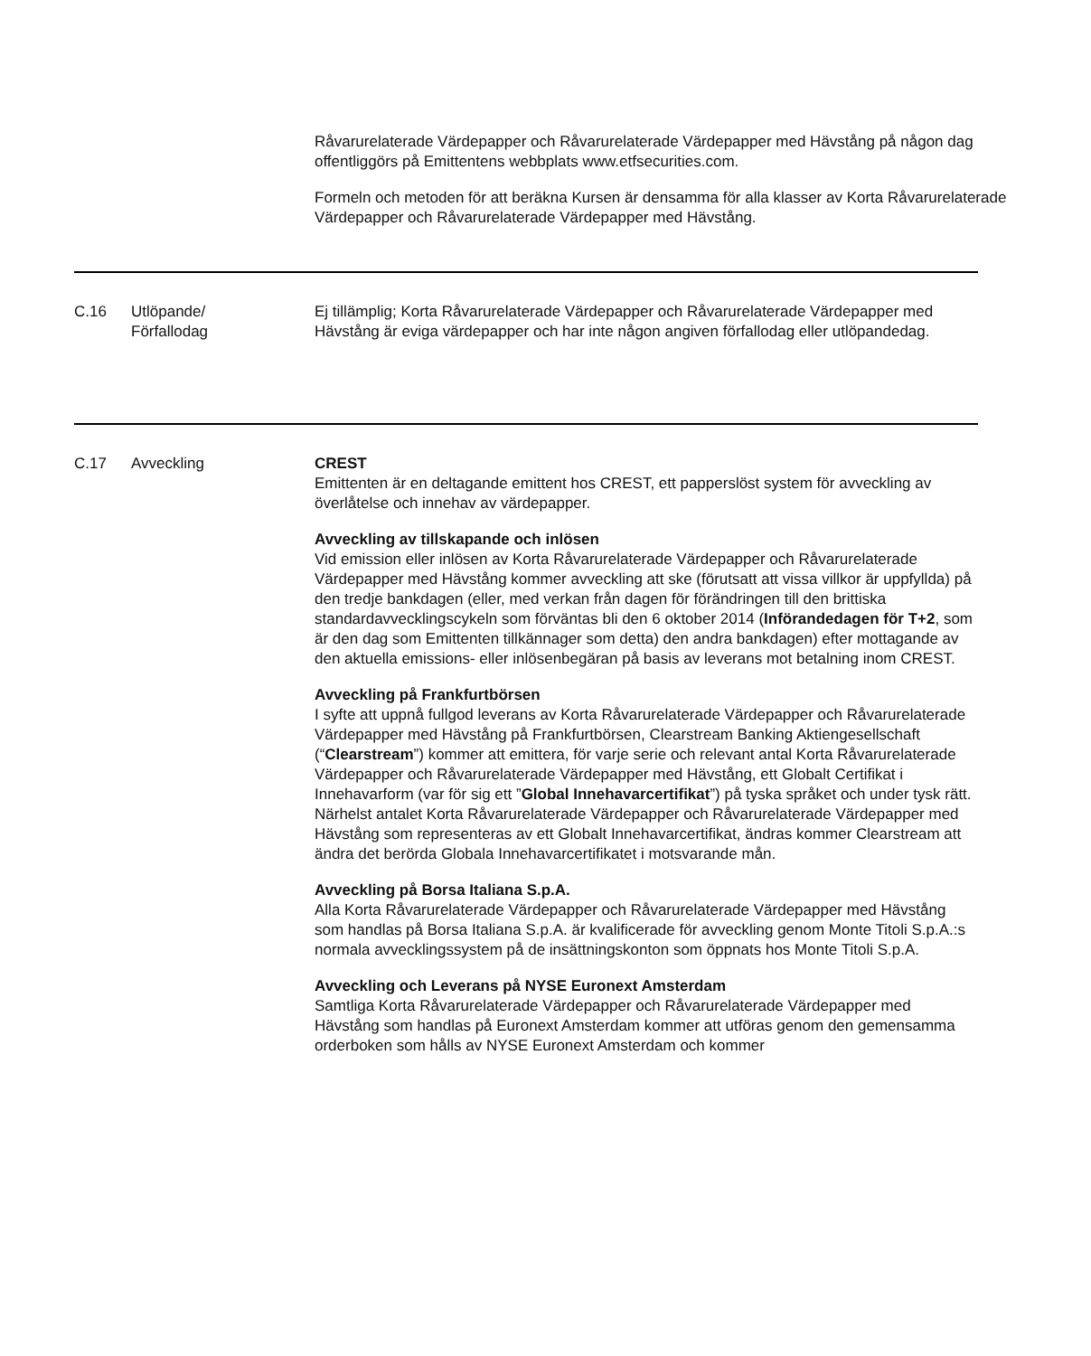Råvarurelaterade Värdepapper och Råvarurelaterade Värdepapper med Hävstång på någon dag offentliggörs på Emittentens webbplats www.etfsecurities.com.
Formeln och metoden för att beräkna Kursen är densamma för alla klasser av Korta Råvarurelaterade Värdepapper och Råvarurelaterade Värdepapper med Hävstång.
| C.16 | Utlöpande/ Förfallodag | Ej tillämplig; Korta Råvarurelaterade Värdepapper och Råvarurelaterade Värdepapper med Hävstång är eviga värdepapper och har inte någon angiven förfallodag eller utlöpandedag. |
| C.17 | Avveckling | CREST Emittenten är en deltagande emittent hos CREST, ett papperslöst system för avveckling av överlåtelse och innehav av värdepapper. Avveckling av tillskapande och inlösen Vid emission eller inlösen av Korta Råvarurelaterade Värdepapper och Råvarurelaterade Värdepapper med Hävstång kommer avveckling att ske (förutsatt att vissa villkor är uppfyllda) på den tredje bankdagen (eller, med verkan från dagen för förändringen till den brittiska standardavvecklingscykeln som förväntas bli den 6 oktober 2014 ( Införandedagen för T+2 , som är den dag som Emittenten tillkännager som detta) den andra bankdagen) efter mottagande av den aktuella emissions- eller inlösenbegäran på basis av leverans mot betalning inom CREST. Avveckling på Frankfurtbörsen I syfte att uppnå fullgod leverans av Korta Råvarurelaterade Värdepapper och Råvarurelaterade Värdepapper med Hävstång på Frankfurtbörsen, Clearstream Banking Aktiengesellschaft (“ Clearstream ”) kommer att emittera, för varje serie och relevant antal Korta Råvarurelaterade Värdepapper och Råvarurelaterade Värdepapper med Hävstång, ett Globalt Certifikat i Innehavarform (var för sig ett ” Global Innehavarcertifikat ”) på tyska språket och under tysk rätt. Närhelst antalet Korta Råvarurelaterade Värdepapper och Råvarurelaterade Värdepapper med Hävstång som representeras av ett Globalt Innehavarcertifikat, ändras kommer Clearstream att ändra det berörda Globala Innehavarcertifikatet i motsvarande mån. Avveckling på Borsa Italiana S.p.A. Alla Korta Råvarurelaterade Värdepapper och Råvarurelaterade Värdepapper med Hävstång som handlas på Borsa Italiana S.p.A. är kvalificerade för avveckling genom Monte Titoli S.p.A.:s normala avvecklingssystem på de insättningskonton som öppnats hos Monte Titoli S.p.A. Avveckling och Leverans på NYSE Euronext Amsterdam Samtliga Korta Råvarurelaterade Värdepapper och Råvarurelaterade Värdepapper med Hävstång som handlas på Euronext Amsterdam kommer att utföras genom den gemensamma orderboken som hålls av NYSE Euronext Amsterdam och kommer |